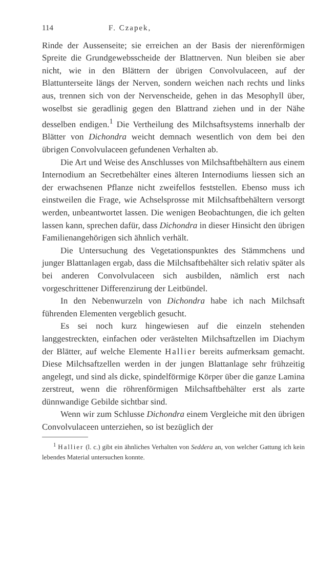114 F. Czapek,
Rinde der Aussenseite; sie erreichen an der Basis der nierenförmigen Spreite die Grundgewebsscheide der Blattnerven. Nun bleiben sie aber nicht, wie in den Blättern der übrigen Convolvulaceen, auf der Blattunterseite längs der Nerven, sondern weichen nach rechts und links aus, trennen sich von der Nervenscheide, gehen in das Mesophyll über, woselbst sie geradlinig gegen den Blattrand ziehen und in der Nähe desselben endigen.<sup>1</sup> Die Vertheilung des Milchsaftsystems innerhalb der Blätter von Dichondra weicht demnach wesentlich von dem bei den übrigen Convolvulaceen gefundenen Verhalten ab.
Die Art und Weise des Anschlusses von Milchsaftbehältern aus einem Internodium an Secretbehälter eines älteren Internodiums liessen sich an der erwachsenen Pflanze nicht zweifellos feststellen. Ebenso muss ich einstweilen die Frage, wie Achselsprosse mit Milchsaftbehältern versorgt werden, unbeantwortet lassen. Die wenigen Beobachtungen, die ich gelten lassen kann, sprechen dafür, dass Dichondra in dieser Hinsicht den übrigen Familienangehörigen sich ähnlich verhält.
Die Untersuchung des Vegetationspunktes des Stämmchens und junger Blattanlagen ergab, dass die Milchsaftbehälter sich relativ später als bei anderen Convolvulaceen sich ausbilden, nämlich erst nach vorgeschrittener Differenzirung der Leitbündel.
In den Nebenwurzeln von Dichondra habe ich nach Milchsaft führenden Elementen vergeblich gesucht.
Es sei noch kurz hingewiesen auf die einzeln stehenden langgestreckten, einfachen oder verästelten Milchsaftzellen im Diachym der Blätter, auf welche Elemente Hallier bereits aufmerksam gemacht. Diese Milchsaftzellen werden in der jungen Blattanlage sehr frühzeitig angelegt, und sind als dicke, spindelförmige Körper über die ganze Lamina zerstreut, wenn die röhrenförmigen Milchsaftbehälter erst als zarte dünnwandige Gebilde sichtbar sind.
Wenn wir zum Schlusse Dichondra einem Vergleiche mit den übrigen Convolvulaceen unterziehen, so ist bezüglich der
<sup>1</sup> Hallier (l. c.) gibt ein ähnliches Verhalten von Seddera an, von welcher Gattung ich kein lebendes Material untersuchen konnte.